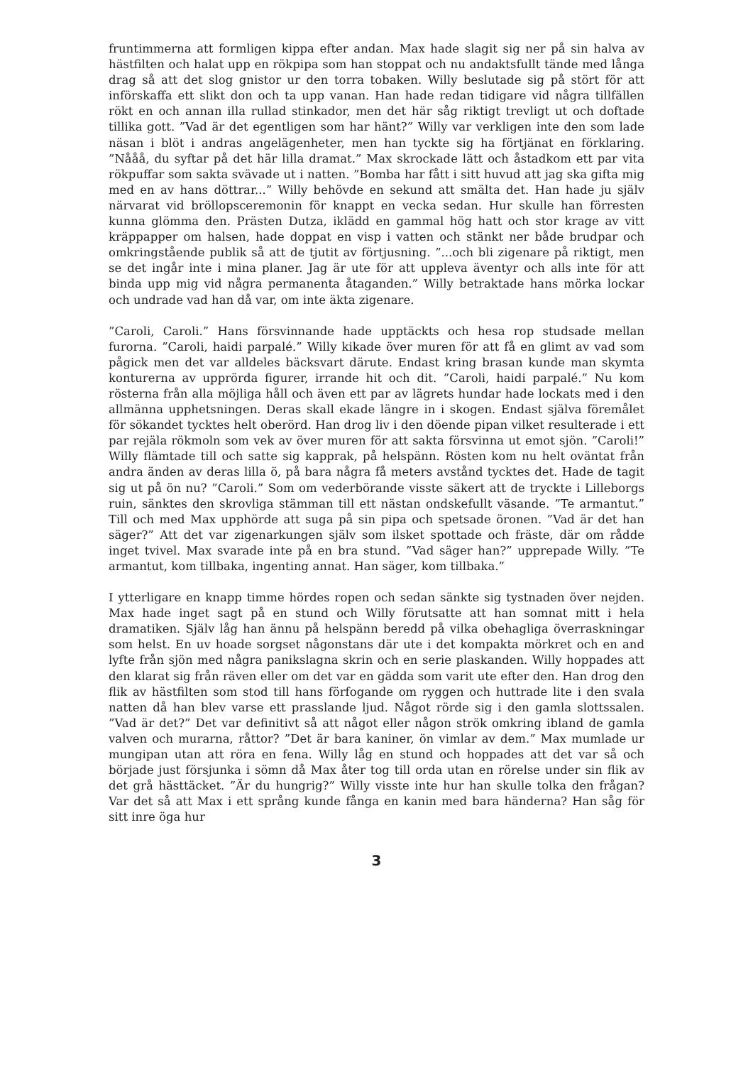fruntimmerna att formligen kippa efter andan. Max hade slagit sig ner på sin halva av hästfilten och halat upp en rökpipa som han stoppat och nu andaktsfullt tände med långa drag så att det slog gnistor ur den torra tobaken. Willy beslutade sig på stört för att införskaffa ett slikt don och ta upp vanan. Han hade redan tidigare vid några tillfällen rökt en och annan illa rullad stinkador, men det här såg riktigt trevligt ut och doftade tillika gott. ”Vad är det egentligen som har hänt?” Willy var verkligen inte den som lade näsan i blöt i andras angelägenheter, men han tyckte sig ha förtjänat en förklaring. ”Nååå, du syftar på det här lilla dramat.” Max skrockade lätt och åstadkom ett par vita rökpuffar som sakta svävade ut i natten. ”Bomba har fått i sitt huvud att jag ska gifta mig med en av hans döttrar...” Willy behövde en sekund att smälta det. Han hade ju själv närvarat vid bröllopsceremonin för knappt en vecka sedan. Hur skulle han förresten kunna glömma den. Prästen Dutza, iklädd en gammal hög hatt och stor krage av vitt kräppapper om halsen, hade doppat en visp i vatten och stänkt ner både brudpar och omkringstående publik så att de tjutit av förtjusning. ”...och bli zigenare på riktigt, men se det ingår inte i mina planer. Jag är ute för att uppleva äventyr och alls inte för att binda upp mig vid några permanenta åtaganden.” Willy betraktade hans mörka lockar och undrade vad han då var, om inte äkta zigenare.
”Caroli, Caroli.” Hans försvinnande hade upptäckts och hesa rop studsade mellan furorna. ”Caroli, haidi parpalé.” Willy kikade över muren för att få en glimt av vad som pågick men det var alldeles bäcksvart därute. Endast kring brasan kunde man skymta konturerna av upprörda figurer, irrande hit och dit. ”Caroli, haidi parpalé.” Nu kom rösterna från alla möjliga håll och även ett par av lägrets hundar hade lockats med i den allmänna upphetsningen. Deras skall ekade längre in i skogen. Endast själva föremålet för sökandet tycktes helt oberörd. Han drog liv i den döende pipan vilket resulterade i ett par rejäla rökmoln som vek av över muren för att sakta försvinna ut emot sjön. ”Caroli!” Willy flämtade till och satte sig kapprak, på helspänn. Rösten kom nu helt oväntat från andra änden av deras lilla ö, på bara några få meters avstånd tycktes det. Hade de tagit sig ut på ön nu? ”Caroli.” Som om vederbörande visste säkert att de tryckte i Lilleborgs ruin, sänktes den skrovliga stämman till ett nästan ondskefullt väsande. ”Te armantut.” Till och med Max upphörde att suga på sin pipa och spetsade öronen. ”Vad är det han säger?” Att det var zigenarkungen själv som ilsket spottade och fräste, där om rådde inget tvivel. Max svarade inte på en bra stund. ”Vad säger han?” upprepade Willy. ”Te armantut, kom tillbaka, ingenting annat. Han säger, kom tillbaka.”
I ytterligare en knapp timme hördes ropen och sedan sänkte sig tystnaden över nejden. Max hade inget sagt på en stund och Willy förutsatte att han somnat mitt i hela dramatiken. Själv låg han ännu på helspänn beredd på vilka obehagliga överraskningar som helst. En uv hoade sorgset någonstans där ute i det kompakta mörkret och en and lyfte från sjön med några panikslagna skrin och en serie plaskanden. Willy hoppades att den klarat sig från räven eller om det var en gädda som varit ute efter den. Han drog den flik av hästfilten som stod till hans förfogande om ryggen och huttrade lite i den svala natten då han blev varse ett prasslande ljud. Något rörde sig i den gamla slottssalen. ”Vad är det?” Det var definitivt så att något eller någon strök omkring ibland de gamla valven och murarna, råttor? ”Det är bara kaniner, ön vimlar av dem.” Max mumlade ur mungipan utan att röra en fena. Willy låg en stund och hoppades att det var så och började just försjunka i sömn då Max åter tog till orda utan en rörelse under sin flik av det grå hästtäcket. ”Är du hungrig?” Willy visste inte hur han skulle tolka den frågan? Var det så att Max i ett språng kunde fånga en kanin med bara händerna? Han såg för sitt inre öga hur
3